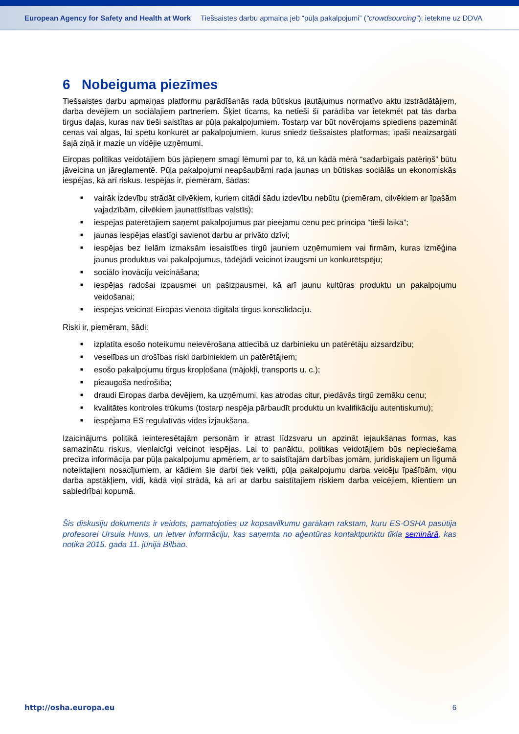European Agency for Safety and Health at Work
Tiešsaistes darbu apmaiņa jeb “pūļa pakalpojumi” (“crowdsourcing”): ietekme uz DDVA
6 Nobeiguma piezīmes
Tiešsaistes darbu apmaiņas platformu parādīšanās rada būtiskus jautājumus normatīvo aktu izstrādātājiem, darba devējiem un sociālajiem partneriem. Šķiet ticams, ka netieši šī parādība var ietekmēt pat tās darba tirgus daļas, kuras nav tieši saistītas ar pūļa pakalpojumiem. Tostarp var būt novērojams spiediens pazemināt cenas vai algas, lai spētu konkurēt ar pakalpojumiem, kurus sniedz tiešsaistes platformas; īpaši neaizsargāti šajā ziņā ir mazie un vidējie uzņēmumi.
Eiropas politikas veidotājiem būs jāpieņem smagi lēmumi par to, kā un kādā mērā “sadarbīgais patēriņš” būtu jāveicina un jāreglamentē. Pūļa pakalpojumi neapšaubāmi rada jaunas un būtiskas sociālās un ekonomiskās iespējas, kā arī riskus. Iespējas ir, piemēram, šādas:
■ vairāk izdevību strādāt cilvēkiem, kuriem citādi šādu izdevību nebūtu (piemēram, cilvēkiem ar īpašām vajadzībām, cilvēkiem jaunattīstības valstīs);
■ iespējas patērētājiem saņemt pakalpojumus par pieejamu cenu pēc principa “tieši laikā”;
■ jaunas iespējas elastīgi savienot darbu ar privāto dzīvi;
■ iespējas bez lielām izmaksām iesaistīties tirgū jauniem uzņēmumiem vai firmām, kuras izmēģina jaunus produktus vai pakalpojumus, tādējādi veicinot izaugsmi un konkurētspēju;
■ sociālo inovāciju veicināšana;
■ iespējas radošai izpausmei un pašizpausmei, kā arī jaunu kultūras produktu un pakalpojumu veidošanai;
■ iespējas veicināt Eiropas vienotā digitālā tirgus konsolidāciju.
Riski ir, piemēram, šādi:
■ izplatīta esošo noteikumu neievērošana attiecībā uz darbinieku un patērētāju aizsardzību;
■ veselības un drošības riski darbiniekiem un patērētājiem;
■ esošo pakalpojumu tirgus kropļošana (mājokļi, transports u. c.);
■ pieaugošā nedrošība;
■ draudi Eiropas darba devējiem, ka uzņēmumi, kas atrodas citur, piedāvās tirgū zemāku cenu;
■ kvalitātes kontroles trūkums (tostarp nespēja pārbaudīt produktu un kvalifikāciju autentiskumu);
■ iespējama ES regulatīvās vides izjaukšana.
Izaicinājums politikā ieinteresētajām personām ir atrast līdzsvaru un apzināt iejaukšanas formas, kas samazinātu riskus, vienlaicīgi veicinot iespējas. Lai to panāktu, politikas veidotājiem būs nepieciešama precīza informācija par pūļa pakalpojumu apmēriem, ar to saistītajām darbības jomām, juridiskajiem un līgumā noteiktajiem nosacījumiem, ar kādiem šie darbi tiek veikti, pūļa pakalpojumu darba veicēju īpašībām, viņu darba apstākļiem, vidi, kādā viņi strādā, kā arī ar darbu saistītajiem riskiem darba veicējiem, klientiem un sabiedrībai kopumā.
Šis diskusiju dokuments ir veidots, pamatojoties uz kopsavilkumu garākam rakstam, kuru ES-OSHA pasūtīja profesorei Ursula Huws, un ietver informāciju, kas saņemta no aģentūras kontaktpunktu tīkla seminārā, kas notika 2015. gada 11. jūnijā Bilbao.
http://osha.europa.eu 6